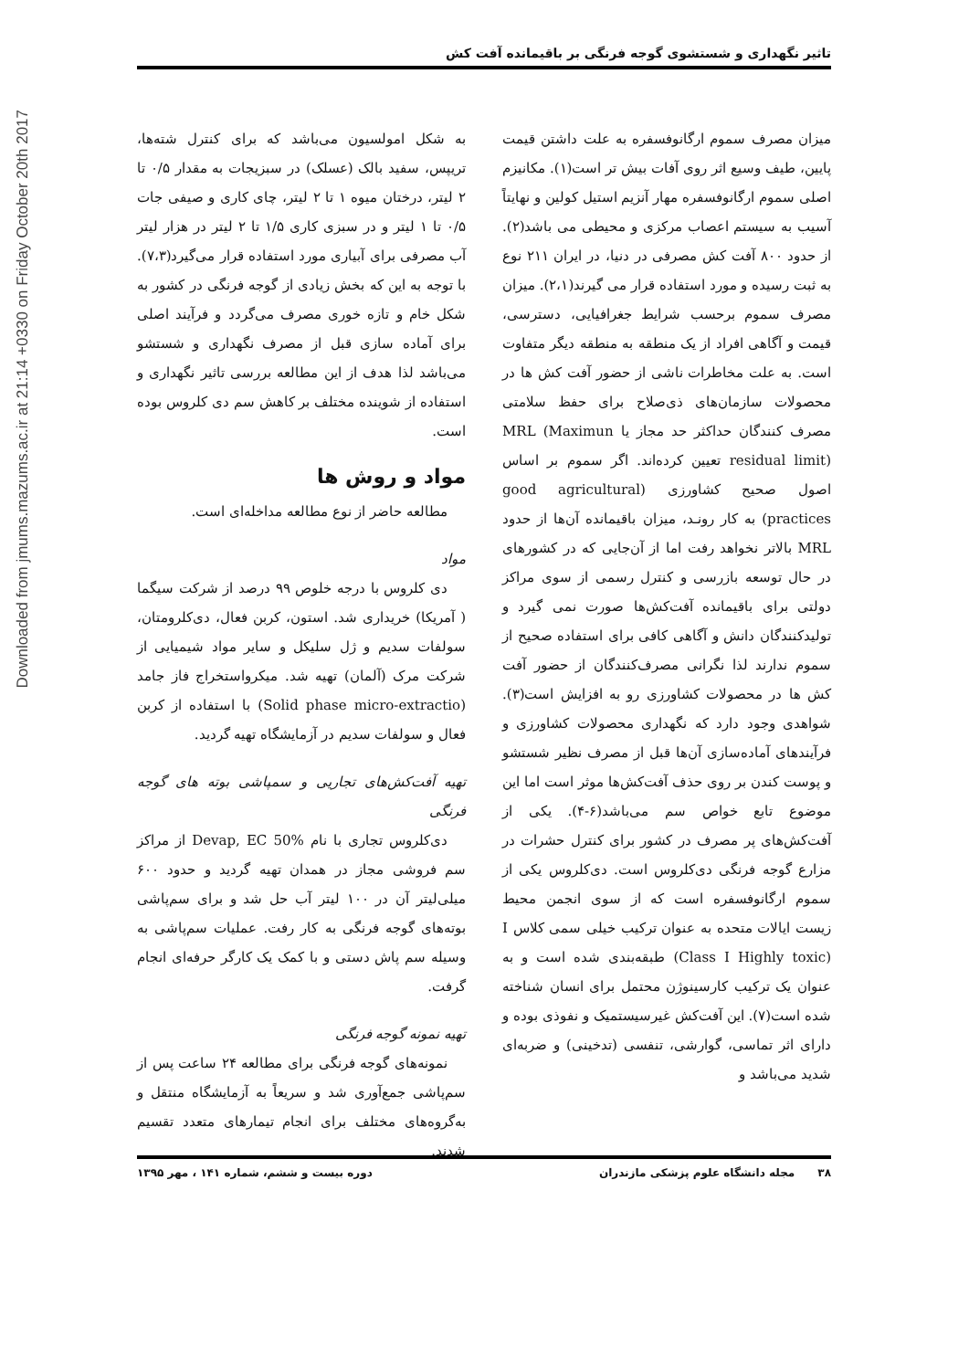Downloaded from jmums.mazums.ac.ir at 21:14 +0330 on Friday October 20th 2017
تاثیر نگهداری و شستشوی گوجه فرنگی بر باقیمانده آفت کش
میزان مصرف سموم ارگانوفسفره به علت داشتن قیمت پایین، طیف وسیع اثر روی آفات بیش تر است(۱). مکانیزم اصلی سموم ارگانوفسفره مهار آنزیم استیل کولین و نهایتاً آسیب به سیستم اعصاب مرکزی و محیطی می باشد(۲). از حدود ۸۰۰ آفت کش مصرفی در دنیا، در ایران ۲۱۱ نوع به ثبت رسیده و مورد استفاده قرار می گیرند(۲،۱). میزان مصرف سموم برحسب شرایط جغرافیایی، دسترسی، قیمت و آگاهی افراد از یک منطقه به منطقه دیگر متفاوت است. به علت مخاطرات ناشی از حضور آفت کش ها در محصولات سازمان‌های ذی‌صلاح برای حفظ سلامتی مصرف کنندگان حداکثر حد مجاز یا MRL (Maximun residual limit) تعیین کرده‌اند. اگر سموم بر اساس اصول صحیح کشاورزی (good agricultural practices) به کار رونـد، میزان باقیمانده آن‌ها از حدود MRL بالاتر نخواهد رفت اما از آن‌جایی که در کشورهای در حال توسعه بازرسی و کنترل رسمی از سوی مراکز دولتی برای باقیمانده آفت‌کش‌ها صورت نمی گیرد و تولیدکنندگان دانش و آگاهی کافی برای استفاده صحیح از سموم ندارند لذا نگرانی مصرف‌کنندگان از حضور آفت کش ها در محصولات کشاورزی رو به افزایش است(۳). شواهدی وجود دارد که نگهداری محصولات کشاورزی و فرآیندهای آماده‌سازی آن‌ها قبل از مصرف نظیر شستشو و پوست کندن بر روی حذف آفت‌کش‌ها موثر است اما این موضوع تابع خواص سم می‌باشد(۶-۴). یکی از آفت‌کش‌های پر مصرف در کشور برای کنترل حشرات در مزارع گوجه فرنگی دی‌کلروس است. دی‌کلروس یکی از سموم ارگانوفسفره است که از سوی انجمن محیط زیست ایالات متحده به عنوان ترکیب خیلی سمی کلاس I (Class I Highly toxic) طبقه‌بندی شده است و به عنوان یک ترکیب کارسینوژن محتمل برای انسان شناخته شده است(۷). این آفت‌کش غیرسیستمیک و نفوذی بوده و دارای اثر تماسی، گوارشی، تنفسی (تدخینی) و ضربه‌ای شدید می‌باشد و
به شکل امولسیون می‌باشد که برای کنترل شته‌ها، تریپس، سفید بالک (عسلک) در سبزیجات به مقدار ۰/۵ تا ۲ لیتر، درختان میوه ۱ تا ۲ لیتر، چای کاری و صیفی جات ۰/۵ تا ۱ لیتر و در سبزی کاری ۱/۵ تا ۲ لیتر در هزار لیتر آب مصرفی برای آبیاری مورد استفاده قرار می‌گیرد(۷،۳). با توجه به این که بخش زیادی از گوجه فرنگی در کشور به شکل خام و تازه خوری مصرف می‌گردد و فرآیند اصلی برای آماده سازی قبل از مصرف نگهداری و شستشو می‌باشد لذا هدف از این مطالعه بررسی تاثیر نگهداری و استفاده از شوینده مختلف بر کاهش سم دی کلروس بوده است.
مواد و روش ها
مطالعه حاضر از نوع مطالعه مداخله‌ای است.
مواد
دی کلروس با درجه خلوص ۹۹ درصد از شرکت سیگما ( آمریکا) خریداری شد. استون، کربن فعال، دی‌کلرومتان، سولفات سدیم و ژل سلیکل و سایر مواد شیمیایی از شرکت مرک (آلمان) تهیه شد. میکرواستخراج فاز جامد (Solid phase micro-extractio) با استفاده از کربن فعال و سولفات سدیم در آزمایشگاه تهیه گردید.
تهیه آفت‌کش‌های تجاریی و سمپاشی بوته های گوجه فرنگی
دی‌کلروس تجاری با نام Devap, EC 50% از مراکز سم فروشی مجاز در همدان تهیه گردید و حدود ۶۰۰ میلی‌لیتر آن در ۱۰۰ لیتر آب حل شد و برای سم‌پاشی بوته‌های گوجه فرنگی به کار رفت. عملیات سم‌پاشی به وسیله سم پاش دستی و با کمک یک کارگر حرفه‌ای انجام گرفت.
تهیه نمونه گوجه فرنگی
نمونه‌های گوجه فرنگی برای مطالعه ۲۴ ساعت پس از سم‌پاشی جمع‌آوری شد و سریعاً به آزمایشگاه منتقل و به‌گروه‌های مختلف برای انجام تیمارهای متعدد تقسیم شدند.
۳۸ مجله دانشگاه علوم پزشکی مازندران دوره بیست و ششم، شماره ۱۴۱ ، مهر ۱۳۹۵